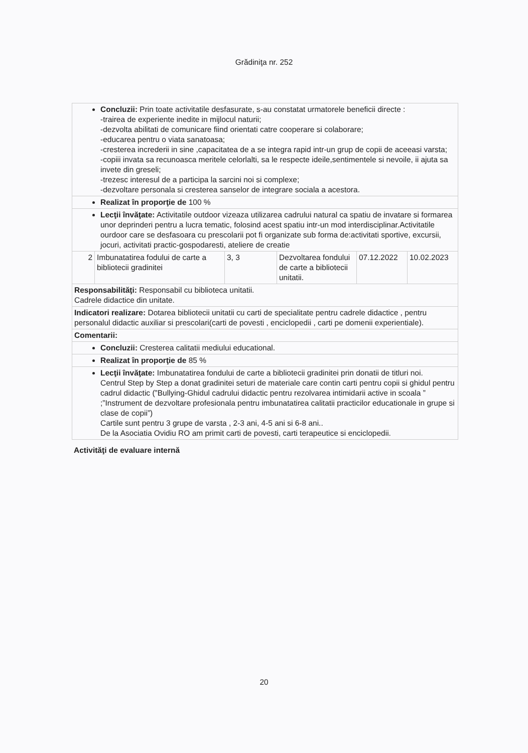Grădiniţa nr. 252
| Concluzii: Prin toate activitatile desfasurate, s-au constatat urmatorele beneficii directe : -trairea de experiente inedite in mijlocul naturii; -dezvolta abilitati de comunicare fiind orientati catre cooperare si colaborare; -educarea pentru o viata sanatoasa; -cresterea increderii in sine ,capacitatea de a se integra rapid intr-un grup de copii de aceeasi varsta; -copiii invata sa recunoasca meritele celorlalti, sa le respecte ideile,sentimentele si nevoile, ii ajuta sa invete din greseli; -trezesc interesul de a participa la sarcini noi si complexe; -dezvoltare personala si cresterea sanselor de integrare sociala a acestora. | | | | | |
| Realizat în proporţie de 100 % | | | | | |
| Lecţii învăţate: Activitatile outdoor vizeaza utilizarea cadrului natural ca spatiu de invatare si formarea unor deprinderi pentru a lucra tematic, folosind acest spatiu intr-un mod interdisciplinar.Activitatile ourdoor care se desfasoara cu prescolarii pot fi organizate sub forma de:activitati sportive, excursii, jocuri, activitati practic-gospodaresti, ateliere de creatie | | | | | |
| 2 | Imbunatatirea fodului de carte a bibliotecii gradinitei | 3, 3 | Dezvoltarea fondului de carte a bibliotecii unitatii. | 07.12.2022 | 10.02.2023 |
| Responsabilităţi: Responsabil cu biblioteca unitatii. Cadrele didactice din unitate. | | | | | |
| Indicatori realizare: Dotarea bibliotecii unitatii cu carti de specialitate pentru cadrele didactice , pentru personalul didactic auxiliar si prescolari(carti de povesti , enciclopedii , carti pe domenii experientiale). | | | | | |
| Comentarii: | | | | | |
| Concluzii: Cresterea calitatii mediului educational. | | | | | |
| Realizat în proporţie de 85 % | | | | | |
| Lecţii învăţate: Imbunatatirea fondului de carte a bibliotecii gradinitei prin donatii de titluri noi. Centrul Step by Step a donat gradinitei seturi de materiale care contin carti pentru copii si ghidul pentru cadrul didactic (”Bullying-Ghidul cadrului didactic pentru rezolvarea intimidarii active in scoala ” ;”Instrument de dezvoltare profesionala pentru imbunatatirea calitatii practicilor educationale in grupe si clase de copii”) Cartile sunt pentru 3 grupe de varsta , 2-3 ani, 4-5 ani si 6-8 ani.. De la Asociatia Ovidiu RO am primit carti de povesti, carti terapeutice si enciclopedii. | | | | | |
Activităţi de evaluare internă
20